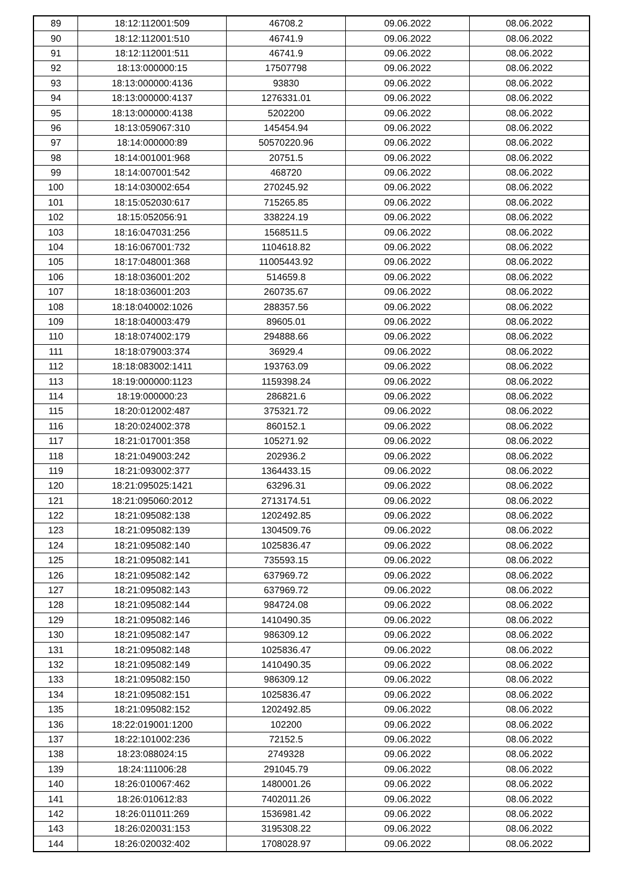| 89 | 18:12:112001:509 | 46708.2 | 09.06.2022 | 08.06.2022 |
| 90 | 18:12:112001:510 | 46741.9 | 09.06.2022 | 08.06.2022 |
| 91 | 18:12:112001:511 | 46741.9 | 09.06.2022 | 08.06.2022 |
| 92 | 18:13:000000:15 | 17507798 | 09.06.2022 | 08.06.2022 |
| 93 | 18:13:000000:4136 | 93830 | 09.06.2022 | 08.06.2022 |
| 94 | 18:13:000000:4137 | 1276331.01 | 09.06.2022 | 08.06.2022 |
| 95 | 18:13:000000:4138 | 5202200 | 09.06.2022 | 08.06.2022 |
| 96 | 18:13:059067:310 | 145454.94 | 09.06.2022 | 08.06.2022 |
| 97 | 18:14:000000:89 | 50570220.96 | 09.06.2022 | 08.06.2022 |
| 98 | 18:14:001001:968 | 20751.5 | 09.06.2022 | 08.06.2022 |
| 99 | 18:14:007001:542 | 468720 | 09.06.2022 | 08.06.2022 |
| 100 | 18:14:030002:654 | 270245.92 | 09.06.2022 | 08.06.2022 |
| 101 | 18:15:052030:617 | 715265.85 | 09.06.2022 | 08.06.2022 |
| 102 | 18:15:052056:91 | 338224.19 | 09.06.2022 | 08.06.2022 |
| 103 | 18:16:047031:256 | 1568511.5 | 09.06.2022 | 08.06.2022 |
| 104 | 18:16:067001:732 | 1104618.82 | 09.06.2022 | 08.06.2022 |
| 105 | 18:17:048001:368 | 11005443.92 | 09.06.2022 | 08.06.2022 |
| 106 | 18:18:036001:202 | 514659.8 | 09.06.2022 | 08.06.2022 |
| 107 | 18:18:036001:203 | 260735.67 | 09.06.2022 | 08.06.2022 |
| 108 | 18:18:040002:1026 | 288357.56 | 09.06.2022 | 08.06.2022 |
| 109 | 18:18:040003:479 | 89605.01 | 09.06.2022 | 08.06.2022 |
| 110 | 18:18:074002:179 | 294888.66 | 09.06.2022 | 08.06.2022 |
| 111 | 18:18:079003:374 | 36929.4 | 09.06.2022 | 08.06.2022 |
| 112 | 18:18:083002:1411 | 193763.09 | 09.06.2022 | 08.06.2022 |
| 113 | 18:19:000000:1123 | 1159398.24 | 09.06.2022 | 08.06.2022 |
| 114 | 18:19:000000:23 | 286821.6 | 09.06.2022 | 08.06.2022 |
| 115 | 18:20:012002:487 | 375321.72 | 09.06.2022 | 08.06.2022 |
| 116 | 18:20:024002:378 | 860152.1 | 09.06.2022 | 08.06.2022 |
| 117 | 18:21:017001:358 | 105271.92 | 09.06.2022 | 08.06.2022 |
| 118 | 18:21:049003:242 | 202936.2 | 09.06.2022 | 08.06.2022 |
| 119 | 18:21:093002:377 | 1364433.15 | 09.06.2022 | 08.06.2022 |
| 120 | 18:21:095025:1421 | 63296.31 | 09.06.2022 | 08.06.2022 |
| 121 | 18:21:095060:2012 | 2713174.51 | 09.06.2022 | 08.06.2022 |
| 122 | 18:21:095082:138 | 1202492.85 | 09.06.2022 | 08.06.2022 |
| 123 | 18:21:095082:139 | 1304509.76 | 09.06.2022 | 08.06.2022 |
| 124 | 18:21:095082:140 | 1025836.47 | 09.06.2022 | 08.06.2022 |
| 125 | 18:21:095082:141 | 735593.15 | 09.06.2022 | 08.06.2022 |
| 126 | 18:21:095082:142 | 637969.72 | 09.06.2022 | 08.06.2022 |
| 127 | 18:21:095082:143 | 637969.72 | 09.06.2022 | 08.06.2022 |
| 128 | 18:21:095082:144 | 984724.08 | 09.06.2022 | 08.06.2022 |
| 129 | 18:21:095082:146 | 1410490.35 | 09.06.2022 | 08.06.2022 |
| 130 | 18:21:095082:147 | 986309.12 | 09.06.2022 | 08.06.2022 |
| 131 | 18:21:095082:148 | 1025836.47 | 09.06.2022 | 08.06.2022 |
| 132 | 18:21:095082:149 | 1410490.35 | 09.06.2022 | 08.06.2022 |
| 133 | 18:21:095082:150 | 986309.12 | 09.06.2022 | 08.06.2022 |
| 134 | 18:21:095082:151 | 1025836.47 | 09.06.2022 | 08.06.2022 |
| 135 | 18:21:095082:152 | 1202492.85 | 09.06.2022 | 08.06.2022 |
| 136 | 18:22:019001:1200 | 102200 | 09.06.2022 | 08.06.2022 |
| 137 | 18:22:101002:236 | 72152.5 | 09.06.2022 | 08.06.2022 |
| 138 | 18:23:088024:15 | 2749328 | 09.06.2022 | 08.06.2022 |
| 139 | 18:24:111006:28 | 291045.79 | 09.06.2022 | 08.06.2022 |
| 140 | 18:26:010067:462 | 1480001.26 | 09.06.2022 | 08.06.2022 |
| 141 | 18:26:010612:83 | 7402011.26 | 09.06.2022 | 08.06.2022 |
| 142 | 18:26:011011:269 | 1536981.42 | 09.06.2022 | 08.06.2022 |
| 143 | 18:26:020031:153 | 3195308.22 | 09.06.2022 | 08.06.2022 |
| 144 | 18:26:020032:402 | 1708028.97 | 09.06.2022 | 08.06.2022 |